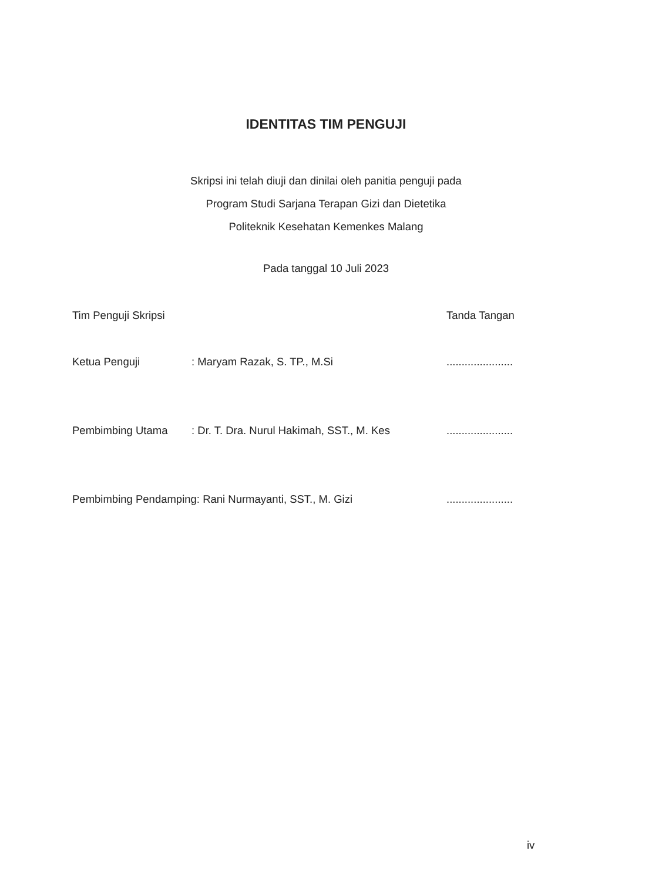IDENTITAS TIM PENGUJI
Skripsi ini telah diuji dan dinilai oleh panitia penguji pada
Program Studi Sarjana Terapan Gizi dan Dietetika
Politeknik Kesehatan Kemenkes Malang
Pada tanggal 10 Juli 2023
Tim Penguji Skripsi Tanda Tangan
Ketua Penguji: Maryam Razak, S. TP., M.Si ......................
Pembimbing Utama: Dr. T. Dra. Nurul Hakimah, SST., M. Kes ......................
Pembimbing Pendamping: Rani Nurmayanti, SST., M. Gizi ......................
iv